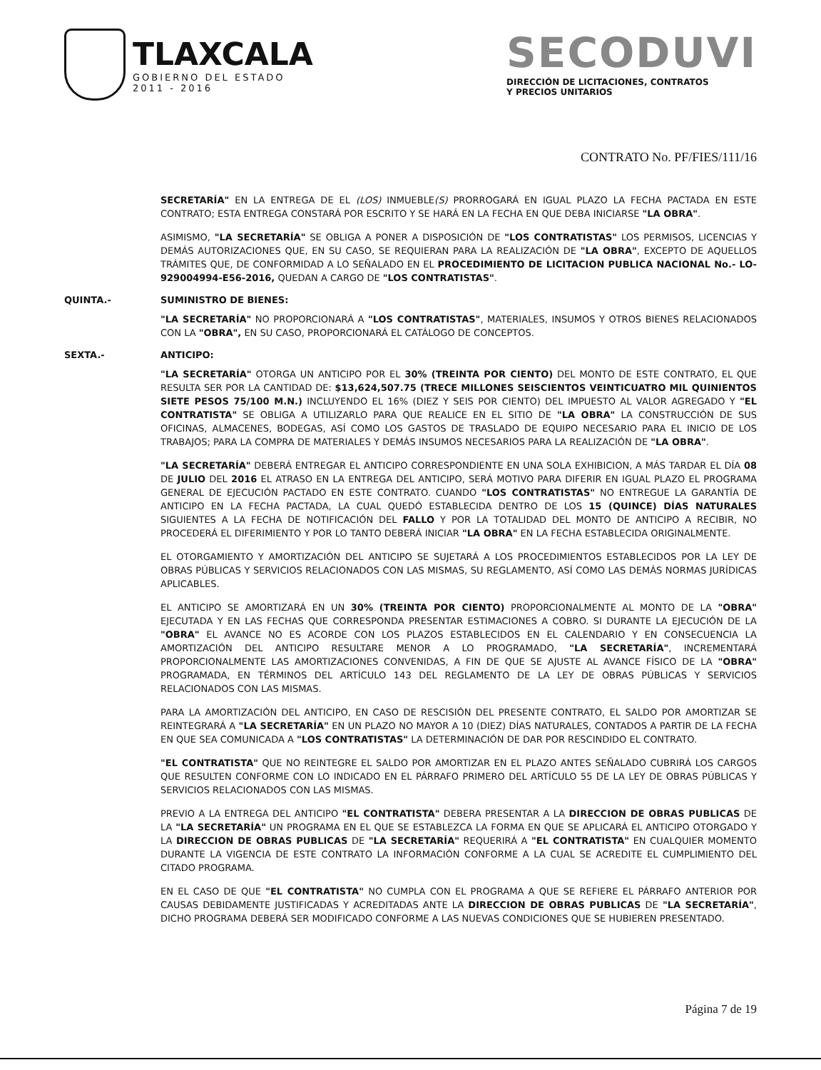TLAXCALA
GOBIERNO DEL ESTADO
2011 - 2016
SECODUVI
DIRECCIÓN DE LICITACIONES, CONTRATOS
Y PRECIOS UNITARIOS
CONTRATO No. PF/FIES/111/16
SECRETARÍA" EN LA ENTREGA DE EL (LOS) INMUEBLE(S) PRORROGARÁ EN IGUAL PLAZO LA FECHA PACTADA EN ESTE CONTRATO; ESTA ENTREGA CONSTARÁ POR ESCRITO Y SE HARÁ EN LA FECHA EN QUE DEBA INICIARSE "LA OBRA".
ASIMISMO, "LA SECRETARÍA" SE OBLIGA A PONER A DISPOSICIÓN DE "LOS CONTRATISTAS" LOS PERMISOS, LICENCIAS Y DEMÁS AUTORIZACIONES QUE, EN SU CASO, SE REQUIERAN PARA LA REALIZACIÓN DE "LA OBRA", EXCEPTO DE AQUELLOS TRÁMITES QUE, DE CONFORMIDAD A LO SEÑALADO EN EL PROCEDIMIENTO DE LICITACION PUBLICA NACIONAL No.- LO-929004994-E56-2016, QUEDAN A CARGO DE "LOS CONTRATISTAS".
QUINTA.- SUMINISTRO DE BIENES:
"LA SECRETARÍA" NO PROPORCIONARÁ A "LOS CONTRATISTAS", MATERIALES, INSUMOS Y OTROS BIENES RELACIONADOS CON LA "OBRA", EN SU CASO, PROPORCIONARÁ EL CATÁLOGO DE CONCEPTOS.
SEXTA.- ANTICIPO:
"LA SECRETARÍA" OTORGA UN ANTICIPO POR EL 30% (TREINTA POR CIENTO) DEL MONTO DE ESTE CONTRATO, EL QUE RESULTA SER POR LA CANTIDAD DE: $13,624,507.75 (TRECE MILLONES SEISCIENTOS VEINTICUATRO MIL QUINIENTOS SIETE PESOS 75/100 M.N.) INCLUYENDO EL 16% (DIEZ Y SEIS POR CIENTO) DEL IMPUESTO AL VALOR AGREGADO Y "EL CONTRATISTA" SE OBLIGA A UTILIZARLO PARA QUE REALICE EN EL SITIO DE "LA OBRA" LA CONSTRUCCIÓN DE SUS OFICINAS, ALMACENES, BODEGAS, ASÍ COMO LOS GASTOS DE TRASLADO DE EQUIPO NECESARIO PARA EL INICIO DE LOS TRABAJOS; PARA LA COMPRA DE MATERIALES Y DEMÁS INSUMOS NECESARIOS PARA LA REALIZACIÓN DE "LA OBRA".
"LA SECRETARÍA" DEBERÁ ENTREGAR EL ANTICIPO CORRESPONDIENTE EN UNA SOLA EXHIBICION, A MÁS TARDAR EL DÍA 08 DE JULIO DEL 2016 EL ATRASO EN LA ENTREGA DEL ANTICIPO, SERÁ MOTIVO PARA DIFERIR EN IGUAL PLAZO EL PROGRAMA GENERAL DE EJECUCIÓN PACTADO EN ESTE CONTRATO. CUANDO "LOS CONTRATISTAS" NO ENTREGUE LA GARANTÍA DE ANTICIPO EN LA FECHA PACTADA, LA CUAL QUEDÓ ESTABLECIDA DENTRO DE LOS 15 (QUINCE) DÍAS NATURALES SIGUIENTES A LA FECHA DE NOTIFICACIÓN DEL FALLO Y POR LA TOTALIDAD DEL MONTO DE ANTICIPO A RECIBIR, NO PROCEDERÁ EL DIFERIMIENTO Y POR LO TANTO DEBERÁ INICIAR "LA OBRA" EN LA FECHA ESTABLECIDA ORIGINALMENTE.
EL OTORGAMIENTO Y AMORTIZACIÓN DEL ANTICIPO SE SUJETARÁ A LOS PROCEDIMIENTOS ESTABLECIDOS POR LA LEY DE OBRAS PÚBLICAS Y SERVICIOS RELACIONADOS CON LAS MISMAS, SU REGLAMENTO, ASÍ COMO LAS DEMÁS NORMAS JURÍDICAS APLICABLES.
EL ANTICIPO SE AMORTIZARÁ EN UN 30% (TREINTA POR CIENTO) PROPORCIONALMENTE AL MONTO DE LA "OBRA" EJECUTADA Y EN LAS FECHAS QUE CORRESPONDA PRESENTAR ESTIMACIONES A COBRO. SI DURANTE LA EJECUCIÓN DE LA "OBRA" EL AVANCE NO ES ACORDE CON LOS PLAZOS ESTABLECIDOS EN EL CALENDARIO Y EN CONSECUENCIA LA AMORTIZACIÓN DEL ANTICIPO RESULTARE MENOR A LO PROGRAMADO, "LA SECRETARÍA", INCREMENTARÁ PROPORCIONALMENTE LAS AMORTIZACIONES CONVENIDAS, A FIN DE QUE SE AJUSTE AL AVANCE FÍSICO DE LA "OBRA" PROGRAMADA, EN TÉRMINOS DEL ARTÍCULO 143 DEL REGLAMENTO DE LA LEY DE OBRAS PÚBLICAS Y SERVICIOS RELACIONADOS CON LAS MISMAS.
PARA LA AMORTIZACIÓN DEL ANTICIPO, EN CASO DE RESCISIÓN DEL PRESENTE CONTRATO, EL SALDO POR AMORTIZAR SE REINTEGRARÁ A "LA SECRETARÍA" EN UN PLAZO NO MAYOR A 10 (DIEZ) DÍAS NATURALES, CONTADOS A PARTIR DE LA FECHA EN QUE SEA COMUNICADA A "LOS CONTRATISTAS" LA DETERMINACIÓN DE DAR POR RESCINDIDO EL CONTRATO.
"EL CONTRATISTA" QUE NO REINTEGRE EL SALDO POR AMORTIZAR EN EL PLAZO ANTES SEÑALADO CUBRIRÁ LOS CARGOS QUE RESULTEN CONFORME CON LO INDICADO EN EL PÁRRAFO PRIMERO DEL ARTÍCULO 55 DE LA LEY DE OBRAS PÚBLICAS Y SERVICIOS RELACIONADOS CON LAS MISMAS.
PREVIO A LA ENTREGA DEL ANTICIPO "EL CONTRATISTA" DEBERA PRESENTAR A LA DIRECCION DE OBRAS PUBLICAS DE LA "LA SECRETARÍA" UN PROGRAMA EN EL QUE SE ESTABLEZCA LA FORMA EN QUE SE APLICARÁ EL ANTICIPO OTORGADO Y LA DIRECCION DE OBRAS PUBLICAS DE "LA SECRETARÍA" REQUERIRÁ A "EL CONTRATISTA" EN CUALQUIER MOMENTO DURANTE LA VIGENCIA DE ESTE CONTRATO LA INFORMACIÓN CONFORME A LA CUAL SE ACREDITE EL CUMPLIMIENTO DEL CITADO PROGRAMA.
EN EL CASO DE QUE "EL CONTRATISTA" NO CUMPLA CON EL PROGRAMA A QUE SE REFIERE EL PÁRRAFO ANTERIOR POR CAUSAS DEBIDAMENTE JUSTIFICADAS Y ACREDITADAS ANTE LA DIRECCION DE OBRAS PUBLICAS DE "LA SECRETARÍA", DICHO PROGRAMA DEBERÁ SER MODIFICADO CONFORME A LAS NUEVAS CONDICIONES QUE SE HUBIEREN PRESENTADO.
Página 7 de 19